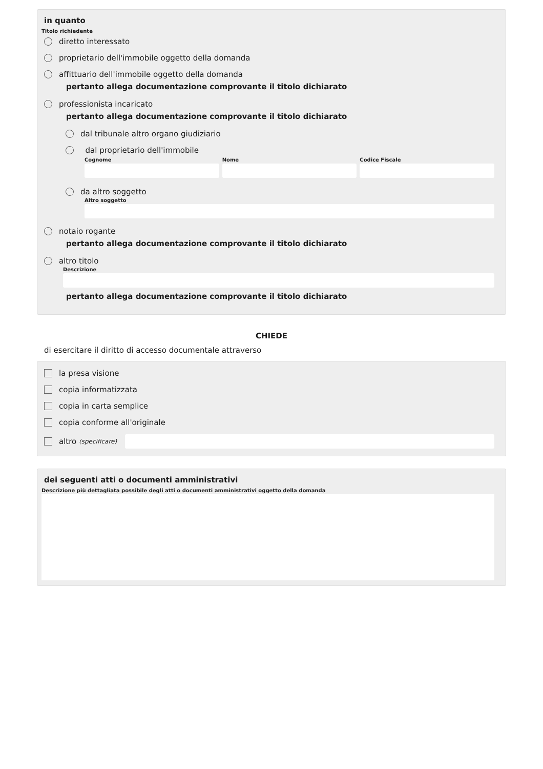in quanto
Titolo richiedente
diretto interessato
proprietario dell'immobile oggetto della domanda
affittuario dell'immobile oggetto della domanda
pertanto allega documentazione comprovante il titolo dichiarato
professionista incaricato
pertanto allega documentazione comprovante il titolo dichiarato
dal tribunale altro organo giudiziario
dal proprietario dell'immobile
Cognome Nome Codice Fiscale
da altro soggetto
Altro soggetto
notaio rogante
pertanto allega documentazione comprovante il titolo dichiarato
altro titolo
Descrizione
pertanto allega documentazione comprovante il titolo dichiarato
CHIEDE
di esercitare il diritto di accesso documentale attraverso
la presa visione
copia informatizzata
copia in carta semplice
copia conforme all'originale
altro (specificare)
dei seguenti atti o documenti amministrativi
Descrizione più dettagliata possibile degli atti o documenti amministrativi oggetto della domanda